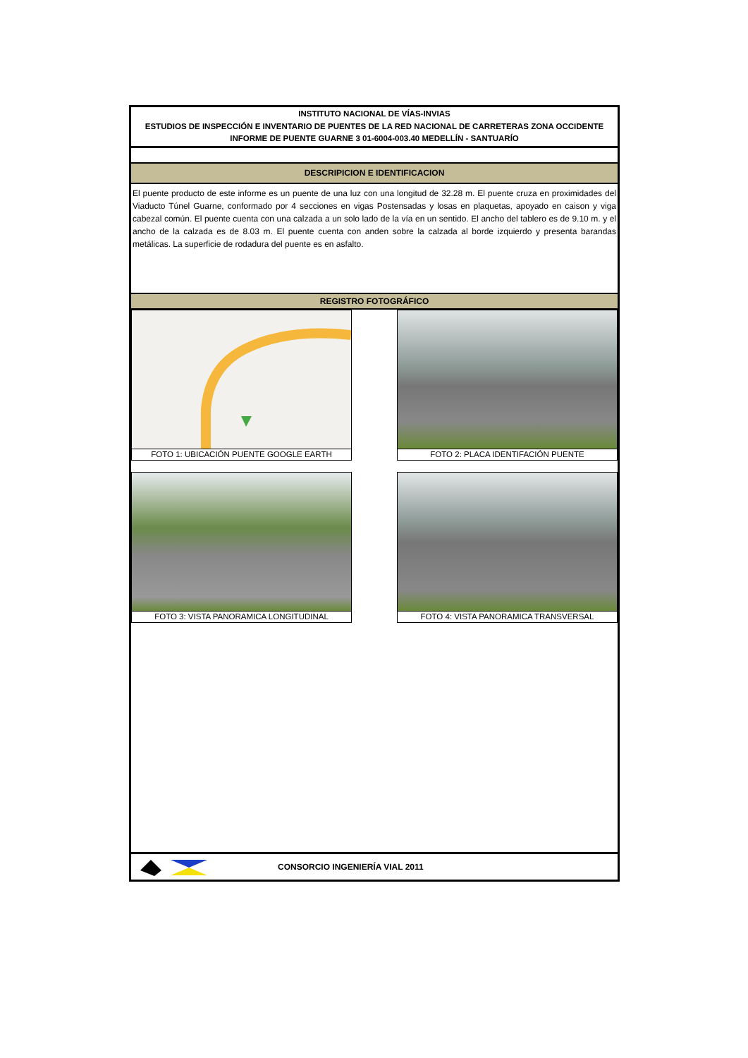INSTITUTO NACIONAL DE VÍAS-INVIAS
ESTUDIOS DE INSPECCIÓN E INVENTARIO DE PUENTES DE LA RED NACIONAL DE CARRETERAS ZONA OCCIDENTE
INFORME DE PUENTE GUARNE 3 01-6004-003.40 MEDELLÍN - SANTUARÍO
DESCRIPICION E IDENTIFICACION
El puente producto de este informe es un puente de una luz con una longitud de 32.28 m. El puente cruza en proximidades del Viaducto Túnel Guarne, conformado por 4 secciones en vigas Postensadas y losas en plaquetas, apoyado en caison y viga cabezal común. El puente cuenta con una calzada a un solo lado de la vía en un sentido. El ancho del tablero es de 9.10 m. y el ancho de la calzada es de 8.03 m. El puente cuenta con anden sobre la calzada al borde izquierdo y presenta barandas metálicas. La superficie de rodadura del puente es en asfalto.
REGISTRO FOTOGRÁFICO
FOTO 1: UBICACIÓN PUENTE GOOGLE EARTH
FOTO 2: PLACA IDENTIFACIÓN PUENTE
FOTO 3: VISTA PANORAMICA LONGITUDINAL
FOTO 4: VISTA PANORAMICA TRANSVERSAL
CONSORCIO INGENIERÍA VIAL 2011